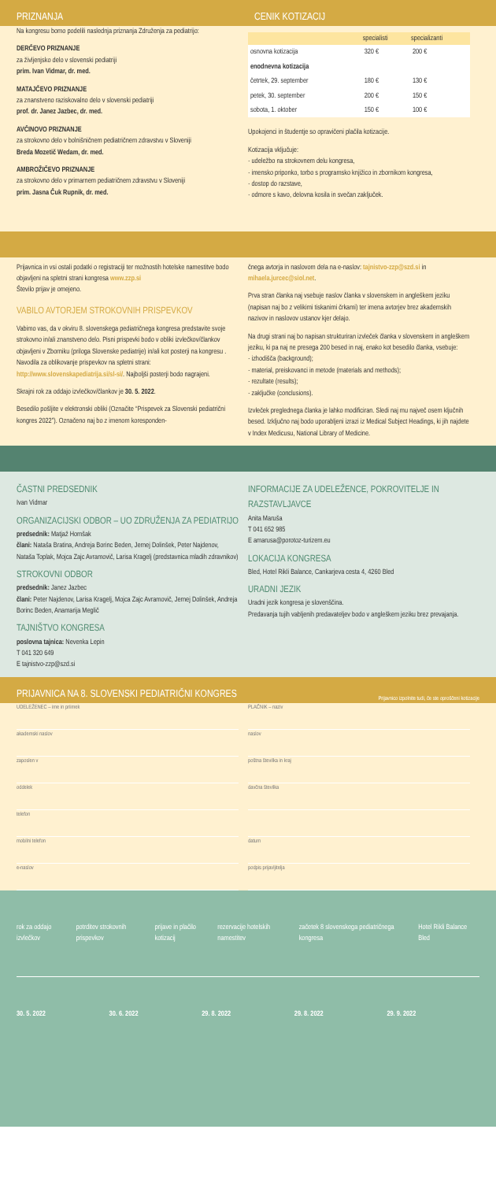PRIZNANJA
CENIK KOTIZACIJ
Na kongresu bomo podelili naslednja priznanja Združenja za pediatrijo:
DERČEVO PRIZNANJE
za življenjsko delo v slovenski pediatriji
prim. Ivan Vidmar, dr. med.
MATAJČEVO PRIZNANJE
za znanstveno raziskovalno delo v slovenski pediatriji
prof. dr. Janez Jazbec, dr. med.
AVČINOVO PRIZNANJE
za strokovno delo v bolnišničnem pediatričnem zdravstvu v Sloveniji
Breda Mozetič Wedam, dr. med.
AMBROŽIČEVO PRIZNANJE
za strokovno delo v primarnem pediatričnem zdravstvu v Sloveniji
prim. Jasna Čuk Rupnik, dr. med.
| | specialisti | specializanti |
| --- | --- | --- |
| osnovna kotizacija | 320 € | 200 € |
| enodnevna kotizacija | | |
| četrtek, 29. september | 180 € | 130 € |
| petek, 30. september | 200 € | 150 € |
| sobota, 1. oktober | 150 € | 100 € |
Upokojenci in študentje so opravičeni plačila kotizacije.
Kotizacija vključuje:
· udeležbo na strokovnem delu kongresa,
· imensko priponko, torbo s programsko knjižico in zbornikom kongresa,
· dostop do razstave,
· odmore s kavo, delovna kosila in svečan zaključek.
Prijavnica in vsi ostali podatki o registraciji ter možnostih hotelske namestitve bodo objavljeni na spletni strani kongresa www.zzp.si
Število prijav je omejeno.
VABILO AVTORJEM STROKOVNIH PRISPEVKOV
Vabimo vas, da v okviru 8. slovenskega pediatričnega kongresa predstavite svoje strokovno in/ali znanstveno delo. Pisni prispevki bodo v obliki izvlečkov/člankov objavljeni v Zborniku (priloga Slovenske pediatrije) in/ali kot posterji na kongresu . Navodila za oblikovanje prispevkov na spletni strani: http://www.slovenskapediatrija.si/sl-si/. Najboljši posterji bodo nagrajeni.
Skrajni rok za oddajo izvlečkov/člankov je 30. 5. 2022.
Besedilo pošljite v elektronski obliki (Označite “Prispevek za Slovenski pediatrični kongres 2022”). Označeno naj bo z imenom koresponden-
čnega avtorja in naslovom dela na e-naslov: tajnistvo-zzp@szd.si in mihaela.jurcec@siol.net.
Prva stran članka naj vsebuje naslov članka v slovenskem in angleškem jeziku (napisan naj bo z velikimi tiskanimi črkami) ter imena avtorjev brez akademskih nazivov in naslovov ustanov kjer delajo.
Na drugi strani naj bo napisan strukturiran izvleček članka v slovenskem in angleškem jeziku, ki pa naj ne presega 200 besed in naj, enako kot besedilo članka, vsebuje:
· izhodišča (background);
· material, preiskovanci in metode (materials and methods);
· rezultate (results);
· zaključke (conclusions).
Izvleček preglednega članka je lahko modificiran. Sledi naj mu največ osem ključnih besed. Izključno naj bodo uporabljeni izrazi iz Medical Subject Headings, ki jih najdete v Index Medicusu, National Library of Medicine.
ČASTNI PREDSEDNIK
Ivan Vidmar
ORGANIZACIJSKI ODBOR – UO ZDRUŽENJA ZA PEDIATRIJO
predsednik: Matjaž Homšak
člani: Nataša Bratina, Andreja Borinc Beden, Jernej Dolinšek, Peter Najdenov, Nataša Toplak, Mojca Zajc Avramovič, Larisa Kragelj (predstavnica mladih zdravnikov)
STROKOVNI ODBOR
predsednik: Janez Jazbec
člani: Peter Najdenov, Larisa Kragelj, Mojca Zajc Avramovič, Jernej Dolinšek, Andreja Borinc Beden, Anamarija Meglič
TAJNIŠTVO KONGRESA
poslovna tajnica: Nevenka Lepin
T 041 320 649
E tajnistvo-zzp@szd.si
INFORMACIJE ZA UDELEŽENCE, POKROVITELJE IN RAZSTAVLJAVCE
Anita Maruša
T 041 652 985
E amarusa@porotoz-turizem.eu
LOKACIJA KONGRESA
Bled, Hotel Rikli Balance, Cankarjeva cesta 4, 4260 Bled
URADNI JEZIK
Uradni jezik kongresa je slovenščina.
Predavanja tujih vabljenih predavateljev bodo v angleškem jeziku brez prevajanja.
PRIJAVNICA NA 8. SLOVENSKI PEDIATRIČNI KONGRES
Prijavnico izpolnite tudi, če ste oproščeni kotizacije
UDELEŽENEC – ime in priimek
akademski naslov
zaposlen v
oddelek
telefon
mobilni telefon
e-naslov
PLAČNIK – naziv
naslov
poštna številka in kraj
davčna številka
datum
podpis prijavljitelja
rok za oddajo izvlečkov potrditev strokovnih prispevkov prijave in plačilo kotizacij rezervacije hotelskih namestitev začetek 8 slovenskega pediatričnega kongresa Hotel Rikli Balance Bled
30. 5. 2022 30. 6. 2022 29. 8. 2022 29. 8. 2022 29. 9. 2022